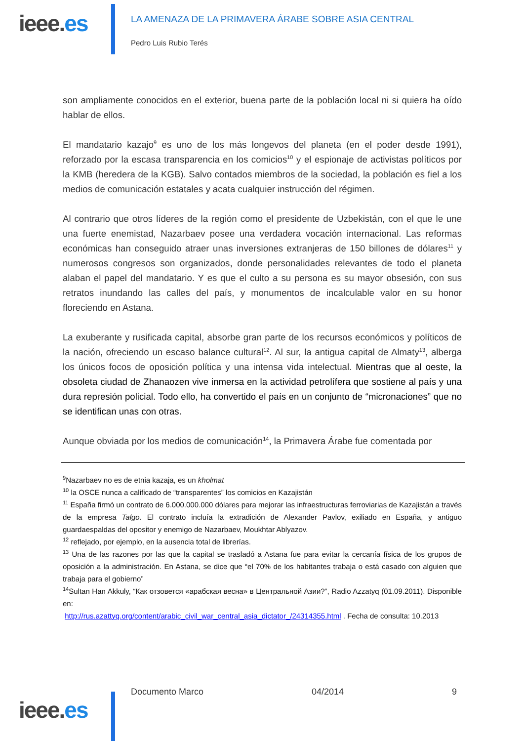ieee.es
LA AMENAZA DE LA PRIMAVERA ÁRABE SOBRE ASIA CENTRAL
Pedro Luis Rubio Terés
son ampliamente conocidos en el exterior, buena parte de la población local ni si quiera ha oído hablar de ellos.
El mandatario kazajo<sup>9</sup> es uno de los más longevos del planeta (en el poder desde 1991), reforzado por la escasa transparencia en los comicios<sup>10</sup> y el espionaje de activistas políticos por la KMB (heredera de la KGB). Salvo contados miembros de la sociedad, la población es fiel a los medios de comunicación estatales y acata cualquier instrucción del régimen.
Al contrario que otros líderes de la región como el presidente de Uzbekistán, con el que le une una fuerte enemistad, Nazarbaev posee una verdadera vocación internacional. Las reformas económicas han conseguido atraer unas inversiones extranjeras de 150 billones de dólares<sup>11</sup> y numerosos congresos son organizados, donde personalidades relevantes de todo el planeta alaban el papel del mandatario. Y es que el culto a su persona es su mayor obsesión, con sus retratos inundando las calles del país, y monumentos de incalculable valor en su honor floreciendo en Astana.
La exuberante y rusificada capital, absorbe gran parte de los recursos económicos y políticos de la nación, ofreciendo un escaso balance cultural<sup>12</sup>. Al sur, la antigua capital de Almaty<sup>13</sup>, alberga los únicos focos de oposición política y una intensa vida intelectual. Mientras que al oeste, la obsoleta ciudad de Zhanaozen vive inmersa en la actividad petrolífera que sostiene al país y una dura represión policial. Todo ello, ha convertido el país en un conjunto de “micronaciones” que no se identifican unas con otras.
Aunque obviada por los medios de comunicación<sup>14</sup>, la Primavera Árabe fue comentada por
<sup>9</sup> Nazarbaev no es de etnia kazaja, es un kholmat
<sup>10</sup> la OSCE nunca a calificado de “transparentes” los comicios en Kazajistán
<sup>11</sup> España firmó un contrato de 6.000.000.000 dólares para mejorar las infraestructuras ferroviarias de Kazajistán a través de la empresa Talgo. El contrato incluía la extradición de Alexander Pavlov, exiliado en España, y antiguo guardaespaldas del opositor y enemigo de Nazarbaev, Moukhtar Ablyazov.
<sup>12</sup> reflejado, por ejemplo, en la ausencia total de librerías.
<sup>13</sup> Una de las razones por las que la capital se trasladó a Astana fue para evitar la cercanía física de los grupos de oposición a la administración. En Astana, se dice que “el 70% de los habitantes trabaja o está casado con alguien que trabaja para el gobierno”
<sup>14</sup> Sultan Han Akkuly, “Как отзовется «арабская весна» в Центральной Азии?”, Radio Azzatyq (01.09.2011). Disponible en:
http://rus.azattyq.org/content/arabic_civil_war_central_asia_dictator_/24314355.html . Fecha de consulta: 10.2013
ieee.es
Documento Marco 04/2014 9